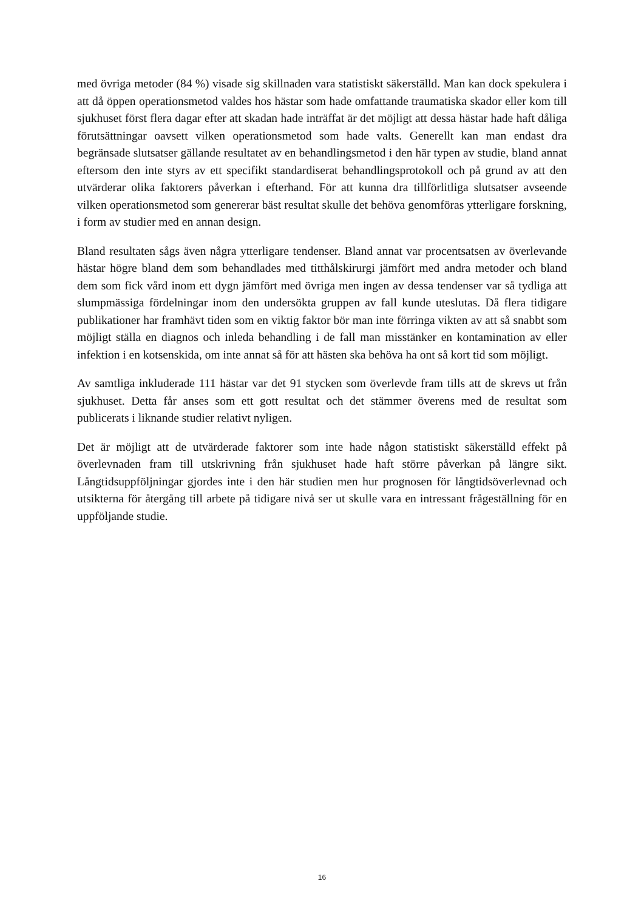med övriga metoder (84 %) visade sig skillnaden vara statistiskt säkerställd. Man kan dock spekulera i att då öppen operationsmetod valdes hos hästar som hade omfattande traumatiska skador eller kom till sjukhuset först flera dagar efter att skadan hade inträffat är det möjligt att dessa hästar hade haft dåliga förutsättningar oavsett vilken operationsmetod som hade valts. Generellt kan man endast dra begränsade slutsatser gällande resultatet av en behandlingsmetod i den här typen av studie, bland annat eftersom den inte styrs av ett specifikt standardiserat behandlingsprotokoll och på grund av att den utvärderar olika faktorers påverkan i efterhand. För att kunna dra tillförlitliga slutsatser avseende vilken operationsmetod som genererar bäst resultat skulle det behöva genomföras ytterligare forskning, i form av studier med en annan design.
Bland resultaten sågs även några ytterligare tendenser. Bland annat var procentsatsen av överlevande hästar högre bland dem som behandlades med titthålskirurgi jämfört med andra metoder och bland dem som fick vård inom ett dygn jämfört med övriga men ingen av dessa tendenser var så tydliga att slumpmässiga fördelningar inom den undersökta gruppen av fall kunde uteslutas. Då flera tidigare publikationer har framhävt tiden som en viktig faktor bör man inte förringa vikten av att så snabbt som möjligt ställa en diagnos och inleda behandling i de fall man misstänker en kontamination av eller infektion i en kotsenskida, om inte annat så för att hästen ska behöva ha ont så kort tid som möjligt.
Av samtliga inkluderade 111 hästar var det 91 stycken som överlevde fram tills att de skrevs ut från sjukhuset. Detta får anses som ett gott resultat och det stämmer överens med de resultat som publicerats i liknande studier relativt nyligen.
Det är möjligt att de utvärderade faktorer som inte hade någon statistiskt säkerställd effekt på överlevnaden fram till utskrivning från sjukhuset hade haft större påverkan på längre sikt. Långtidsuppföljningar gjordes inte i den här studien men hur prognosen för långtidsöverlevnad och utsikterna för återgång till arbete på tidigare nivå ser ut skulle vara en intressant frågeställ­ning för en uppföljande studie.
16